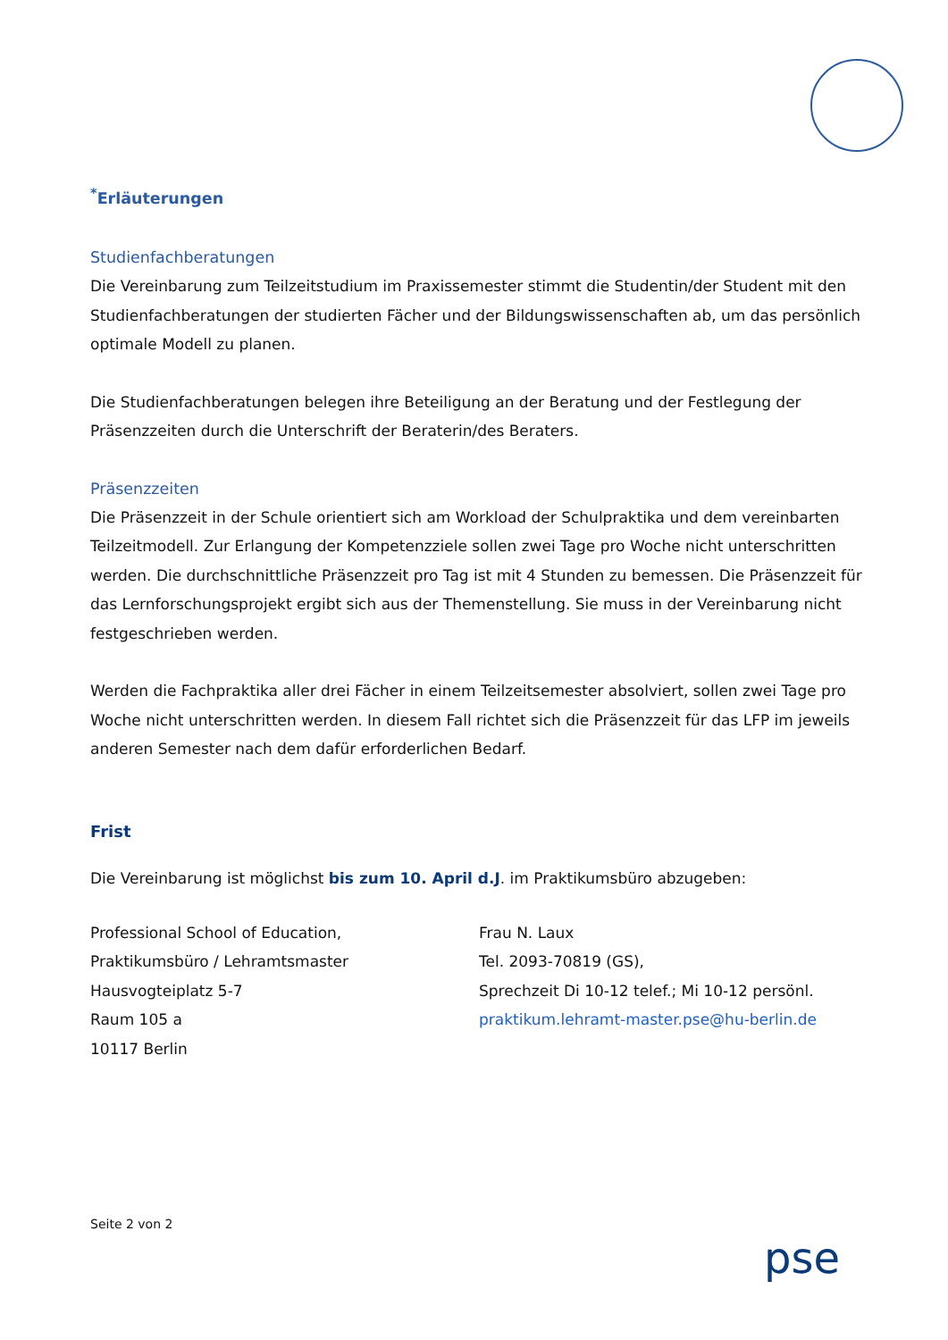<sup>*</sup> Erläuterungen
Studienfachberatungen
Die Vereinbarung zum Teilzeitstudium im Praxissemester stimmt die Studentin/der Student mit den Studienfachberatungen der studierten Fächer und der Bildungswissenschaften ab, um das persönlich optimale Modell zu planen.
Die Studienfachberatungen belegen ihre Beteiligung an der Beratung und der Festlegung der Präsenzzeiten durch die Unterschrift der Beraterin/des Beraters.
Präsenzzeiten
Die Präsenzzeit in der Schule orientiert sich am Workload der Schulpraktika und dem vereinbarten Teilzeitmodell. Zur Erlangung der Kompetenzziele sollen zwei Tage pro Woche nicht unterschritten werden. Die durchschnittliche Präsenzzeit pro Tag ist mit 4 Stunden zu bemessen. Die Präsenzzeit für das Lernforschungsprojekt ergibt sich aus der Themenstellung. Sie muss in der Vereinbarung nicht festgeschrieben werden.
Werden die Fachpraktika aller drei Fächer in einem Teilzeitsemester absolviert, sollen zwei Tage pro Woche nicht unterschritten werden. In diesem Fall richtet sich die Präsenzzeit für das LFP im jeweils anderen Semester nach dem dafür erforderlichen Bedarf.
Frist
Die Vereinbarung ist möglichst bis zum 10. April d.J. im Praktikumsbüro abzugeben:
Professional School of Education,
Praktikumsbüro / Lehramtsmaster
Hausvogteiplatz 5-7
Raum 105 a
10117 Berlin
Frau N. Laux
Tel. 2093-70819 (GS),
Sprechzeit Di 10-12 telef.; Mi 10-12 persönl.
praktikum.lehramt-master.pse@hu-berlin.de
Seite 2 von 2
pse